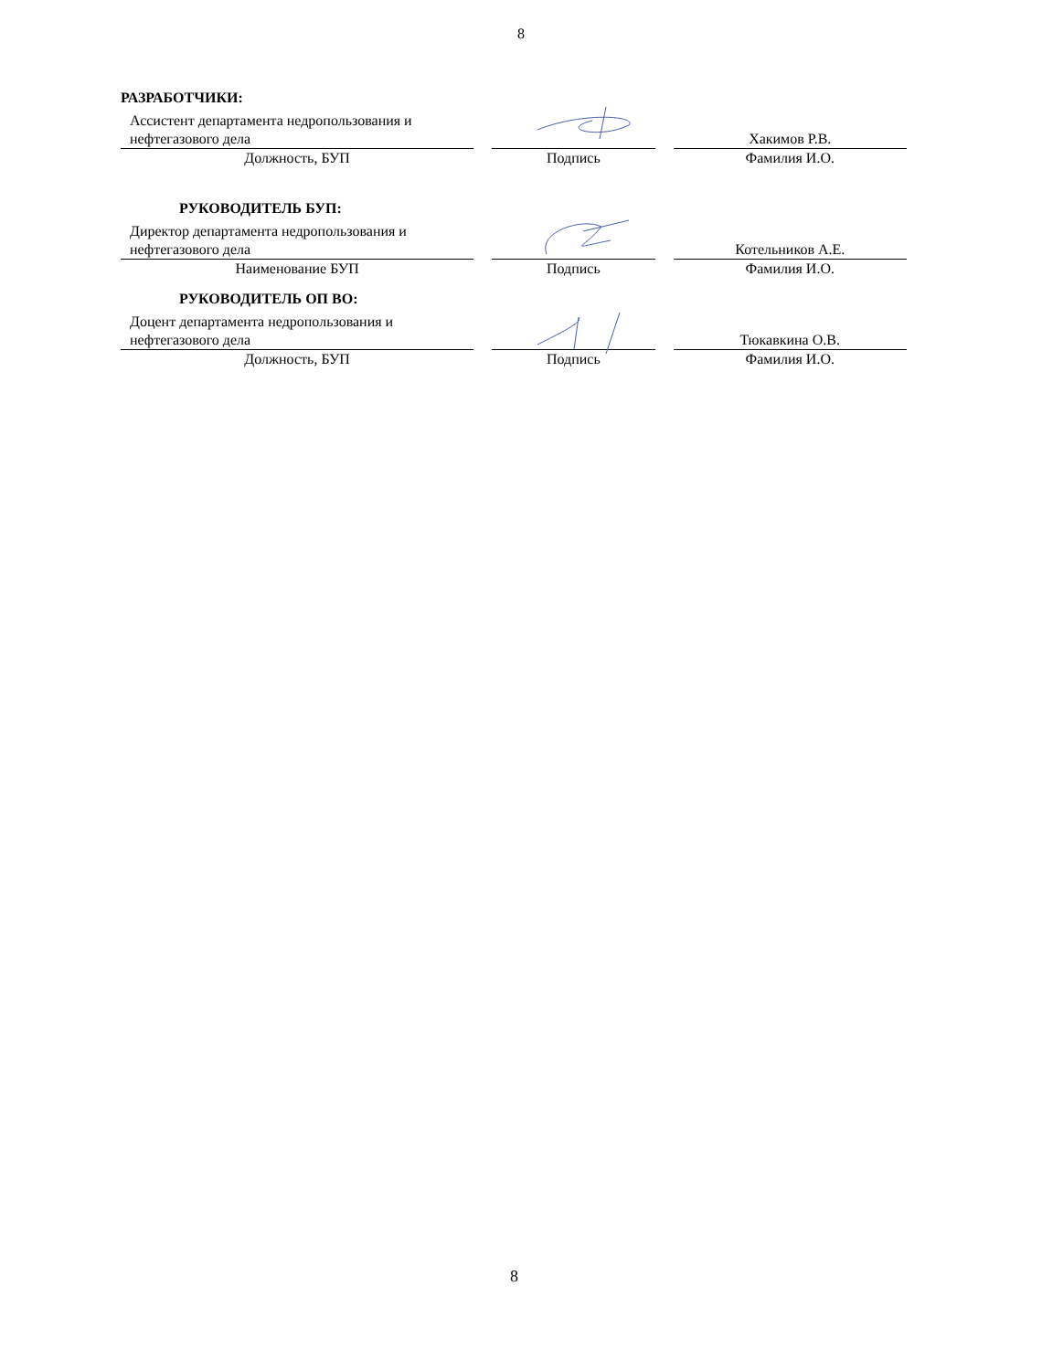8
РАЗРАБОТЧИКИ:
Ассистент департамента недропользования и нефтегазового дела
Хакимов Р.В.
Должность, БУП Подпись Фамилия И.О.
РУКОВОДИТЕЛЬ БУП:
Директор департамента недропользования и нефтегазового дела
Котельников А.Е.
Наименование БУП Подпись Фамилия И.О.
РУКОВОДИТЕЛЬ ОП ВО:
Доцент департамента недропользования и нефтегазового дела
Тюкавкина О.В.
Должность, БУП Подпись Фамилия И.О.
8